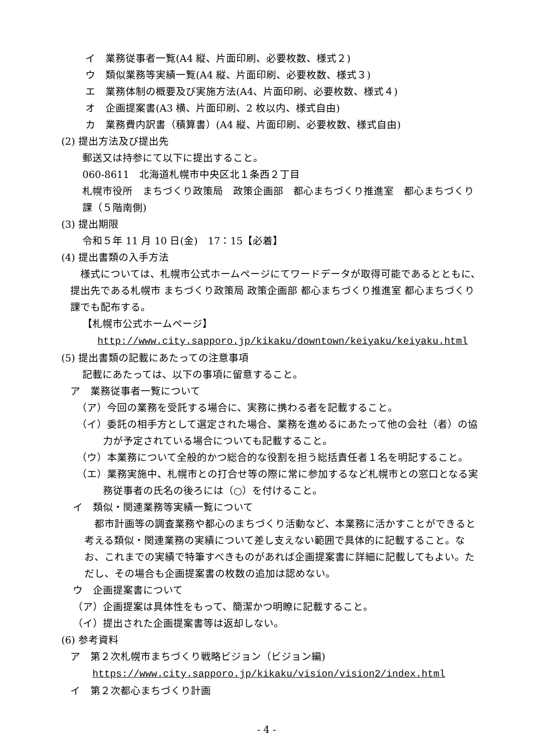イ　業務従事者一覧(A4 縦、片面印刷、必要枚数、様式２)
ウ　類似業務等実績一覧(A4 縦、片面印刷、必要枚数、様式３)
エ　業務体制の概要及び実施方法(A4、片面印刷、必要枚数、様式４)
オ　企画提案書(A3 横、片面印刷、2 枚以内、様式自由)
カ　業務費内訳書（積算書）(A4 縦、片面印刷、必要枚数、様式自由)
(2) 提出方法及び提出先
郵送又は持参にて以下に提出すること。
060-8611　北海道札幌市中央区北１条西２丁目
札幌市役所　まちづくり政策局　政策企画部　都心まちづくり推進室　都心まちづくり課（５階南側)
(3) 提出期限
令和５年 11 月 10 日(金)　17：15【必着】
(4) 提出書類の入手方法
様式については、札幌市公式ホームページにてワードデータが取得可能であるとともに、提出先である札幌市 まちづくり政策局 政策企画部 都心まちづくり推進室 都心まちづくり課でも配布する。
【札幌市公式ホームページ】
http://www.city.sapporo.jp/kikaku/downtown/keiyaku/keiyaku.html
(5) 提出書類の記載にあたっての注意事項
記載にあたっては、以下の事項に留意すること。
ア　業務従事者一覧について
（ア）今回の業務を受託する場合に、実務に携わる者を記載すること。
（イ）委託の相手方として選定された場合、業務を進めるにあたって他の会社（者）の協力が予定されている場合についても記載すること。
（ウ）本業務について全般的かつ総合的な役割を担う総括責任者１名を明記すること。
（エ）業務実施中、札幌市との打合せ等の際に常に参加するなど札幌市との窓口となる実務従事者の氏名の後ろには（○）を付けること。
イ　類似・関連業務等実績一覧について
都市計画等の調査業務や都心のまちづくり活動など、本業務に活かすことができると考える類似・関連業務の実績について差し支えない範囲で具体的に記載すること。なお、これまでの実績で特筆すべきものがあれば企画提案書に詳細に記載してもよい。ただし、その場合も企画提案書の枚数の追加は認めない。
ウ　企画提案書について
（ア）企画提案は具体性をもって、簡潔かつ明瞭に記載すること。
（イ）提出された企画提案書等は返却しない。
(6) 参考資料
ア　第２次札幌市まちづくり戦略ビジョン（ビジョン編)
https://www.city.sapporo.jp/kikaku/vision/vision2/index.html
イ　第２次都心まちづくり計画
- 4 -